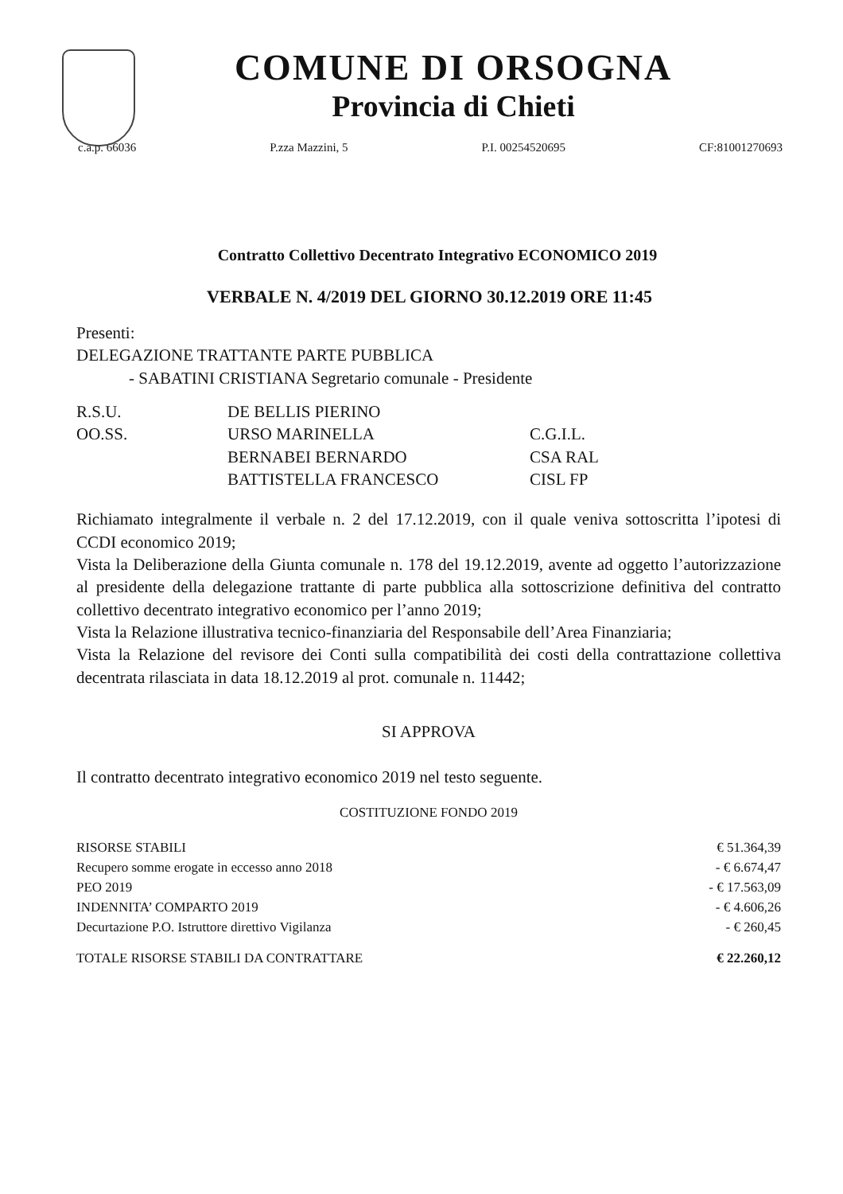COMUNE DI ORSOGNA
Provincia di Chieti
c.a.p. 66036 P.zza Mazzini, 5 P.I. 00254520695 CF:81001270693
Contratto Collettivo Decentrato Integrativo ECONOMICO 2019
VERBALE N. 4/2019 DEL GIORNO 30.12.2019 ORE 11:45
Presenti:
DELEGAZIONE TRATTANTE PARTE PUBBLICA
- SABATINI CRISTIANA Segretario comunale - Presidente
| R.S.U. | DE BELLIS PIERINO | |
| OO.SS. | URSO MARINELLA | C.G.I.L. |
| | BERNABEI BERNARDO | CSA RAL |
| | BATTISTELLA FRANCESCO | CISL FP |
Richiamato integralmente il verbale n. 2 del 17.12.2019, con il quale veniva sottoscritta l’ipotesi di CCDI economico 2019;
Vista la Deliberazione della Giunta comunale n. 178 del 19.12.2019, avente ad oggetto l’autorizzazione al presidente della delegazione trattante di parte pubblica alla sottoscrizione definitiva del contratto collettivo decentrato integrativo economico per l’anno 2019;
Vista la Relazione illustrativa tecnico-finanziaria del Responsabile dell’Area Finanziaria;
Vista la Relazione del revisore dei Conti sulla compatibilità dei costi della contrattazione collettiva decentrata rilasciata in data 18.12.2019 al prot. comunale n. 11442;
SI APPROVA
Il contratto decentrato integrativo economico 2019 nel testo seguente.
COSTITUZIONE FONDO 2019
| RISORSE STABILI | € 51.364,39 |
| Recupero somme erogate in eccesso anno 2018 | - € 6.674,47 |
| PEO 2019 | - € 17.563,09 |
| INDENNITA’ COMPARTO 2019 | - € 4.606,26 |
| Decurtazione P.O. Istruttore direttivo Vigilanza | - € 260,45 |
| TOTALE RISORSE STABILI DA CONTRATTARE | € 22.260,12 |